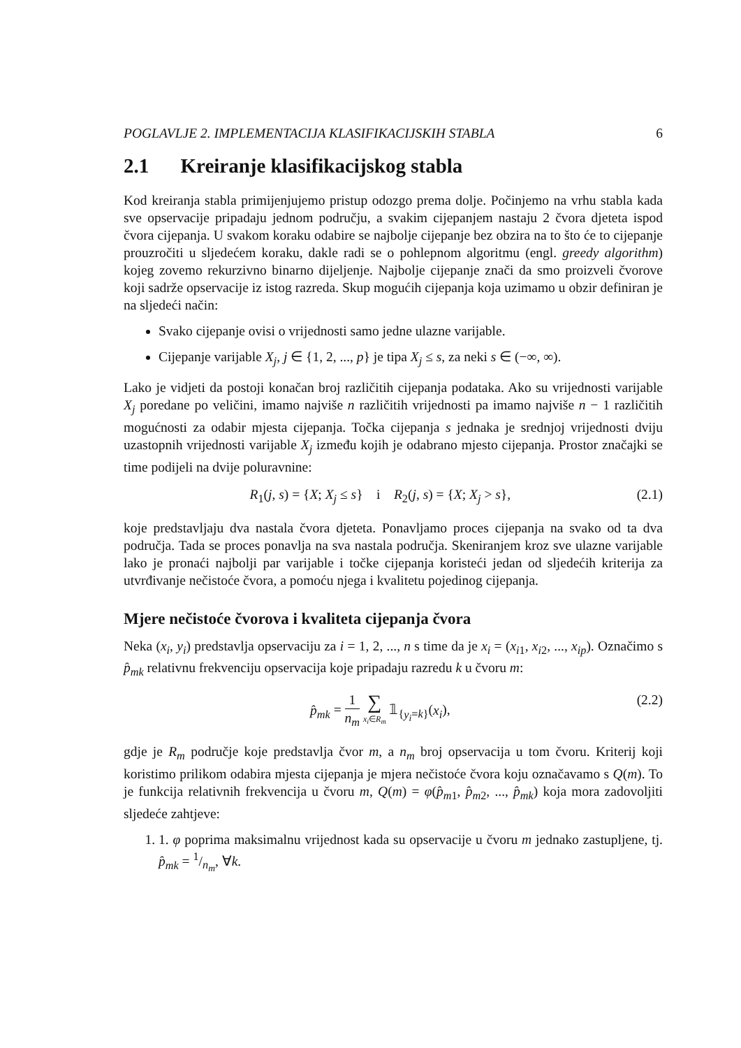POGLAVLJE 2. IMPLEMENTACIJA KLASIFIKACIJSKIH STABLA 6
2.1 Kreiranje klasifikacijskog stabla
Kod kreiranja stabla primijenjujemo pristup odozgo prema dolje. Počinjemo na vrhu stabla kada sve opservacije pripadaju jednom području, a svakim cijepanjem nastaju 2 čvora djeteta ispod čvora cijepanja. U svakom koraku odabire se najbolje cijepanje bez obzira na to što će to cijepanje prouzročiti u sljedećem koraku, dakle radi se o pohlepnom algoritmu (engl. greedy algorithm) kojeg zovemo rekurzivno binarno dijeljenje. Najbolje cijepanje znači da smo proizveli čvorove koji sadrže opservacije iz istog razreda. Skup mogućih cijepanja koja uzimamo u obzir definiran je na sljedeći način:
Svako cijepanje ovisi o vrijednosti samo jedne ulazne varijable.
Cijepanje varijable X<sub>j</sub>, j ∈ {1, 2, ..., p} je tipa X<sub>j</sub> ≤ s, za neki s ∈ (−∞, ∞).
Lako je vidjeti da postoji konačan broj različitih cijepanja podataka. Ako su vrijednosti varijable X<sub>j</sub> poredane po veličini, imamo najviše n različitih vrijednosti pa imamo najviše n − 1 različitih mogućnosti za odabir mjesta cijepanja. Točka cijepanja s jednaka je srednjoj vrijednosti dviju uzastopnih vrijednosti varijable X<sub>j</sub> između kojih je odabrano mjesto cijepanja. Prostor značajki se time podijeli na dvije poluravnine:
R<sub>1</sub>(j, s) = {X; X<sub>j</sub> ≤ s} i R<sub>2</sub>(j, s) = {X; X<sub>j</sub> > s}, (2.1)
koje predstavljaju dva nastala čvora djeteta. Ponavljamo proces cijepanja na svako od ta dva područja. Tada se proces ponavlja na sva nastala područja. Skeniranjem kroz sve ulazne varijable lako je pronaći najbolji par varijable i točke cijepanja koristeći jedan od sljedećih kriterija za utvrđivanje nečistoće čvora, a pomoću njega i kvalitetu pojedinog cijepanja.
Mjere nečistoće čvorova i kvaliteta cijepanja čvora
Neka (x<sub>i</sub>, y<sub>i</sub>) predstavlja opservaciju za i = 1, 2, ..., n s time da je x<sub>i</sub> = (x<sub>i1</sub>, x<sub>i2</sub>, ..., x<sub>ip</sub>). Označimo s p̂<sub>mk</sub> relativnu frekvenciju opservacija koje pripadaju razredu k u čvoru m:
p̂<sub>mk</sub> = 1 n<sub>m</sub> ∑ x<sub>i</sub>∈R<sub>m</sub> 𝟙<sub>{y<sub>i</sub>=k}</sub>(x<sub>i</sub>), (2.2)
gdje je R<sub>m</sub> područje koje predstavlja čvor m, a n<sub>m</sub> broj opservacija u tom čvoru. Kriterij koji koristimo prilikom odabira mjesta cijepanja je mjera nečistoće čvora koju označavamo s Q(m). To je funkcija relativnih frekvencija u čvoru m, Q(m) = φ(p̂<sub>m1</sub>, p̂<sub>m2</sub>, ..., p̂<sub>mk</sub>) koja mora zadovoljiti sljedeće zahtjeve:
1. 1. φ poprima maksimalnu vrijednost kada su opservacije u čvoru m jednako zastupljene, tj. p̂<sub>mk</sub> = 1/n<sub>m</sub>, ∀k.